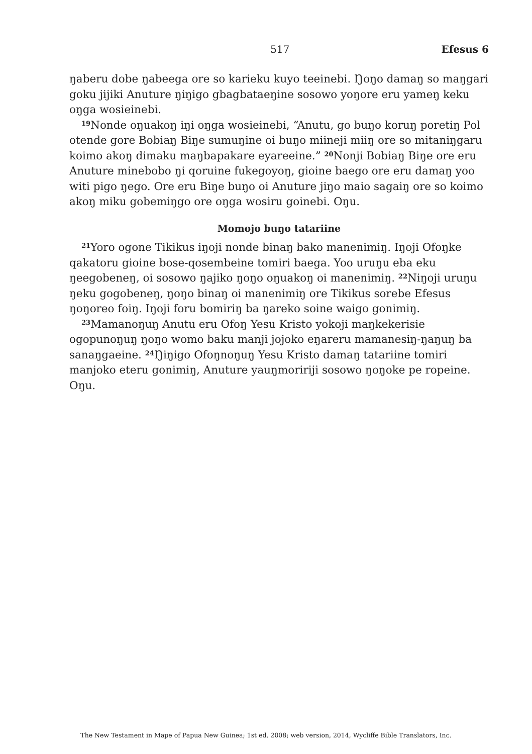517 Efesus 6
ŋaberu dobe ŋabeega ore so karieku kuyo teeinebi. Ŋoŋo damaŋ so maŋgari goku jijiki Anuture ŋiŋigo gbagbataeŋine sosowo yoŋore eru yameŋ keku oŋga wosieinebi.
<sup>19</sup> Nonde oŋuakoŋ iŋi oŋga wosieinebi, “Anutu, go buŋo koruŋ poretiŋ Pol otende gore Bobiaŋ Biŋe sumuŋine oi buŋo miineji miiŋ ore so mitaniŋgaru koimo akoŋ dimaku maŋbapakare eyareeine.” <sup>20</sup>Nonji Bobiaŋ Biŋe ore eru Anuture minebobo ŋi qoruine fukegoyoŋ, gioine baego ore eru damaŋ yoo witi pigo ŋego. Ore eru Biŋe buŋo oi Anuture jiŋo maio sagaiŋ ore so koimo akoŋ miku gobemiŋgo ore oŋga wosiru goinebi. Oŋu.
Momojo buŋo tatariine
<sup>21</sup> Yoro ogone Tikikus iŋoji nonde binaŋ bako manenimiŋ. Iŋoji Ofoŋke qakatoru gioine bose-qosembeine tomiri baega. Yoo uruŋu eba eku ŋeegobeneŋ, oi sosowo ŋajiko ŋoŋo oŋuakoŋ oi manenimiŋ. <sup>22</sup>Niŋoji uruŋu ŋeku gogobeneŋ, ŋoŋo binaŋ oi manenimiŋ ore Tikikus sorebe Efesus ŋoŋoreo foiŋ. Iŋoji foru bomiriŋ ba ŋareko soine waigo gonimiŋ.
<sup>23</sup> Mamanoŋuŋ Anutu eru Ofoŋ Yesu Kristo yokoji maŋkekerisie ogopunoŋuŋ ŋoŋo womo baku manji jojoko eŋareru mamanesiŋ-ŋaŋuŋ ba sanaŋgaeine. <sup>24</sup>Ŋiŋigo Ofoŋnoŋuŋ Yesu Kristo damaŋ tatariine tomiri manjoko eteru gonimiŋ, Anuture yauŋmoririji sosowo ŋoŋoke pe ropeine. Oŋu.
The New Testament in Mape of Papua New Guinea; 1st ed. 2008; web version, 2014, Wycliffe Bible Translators, Inc.